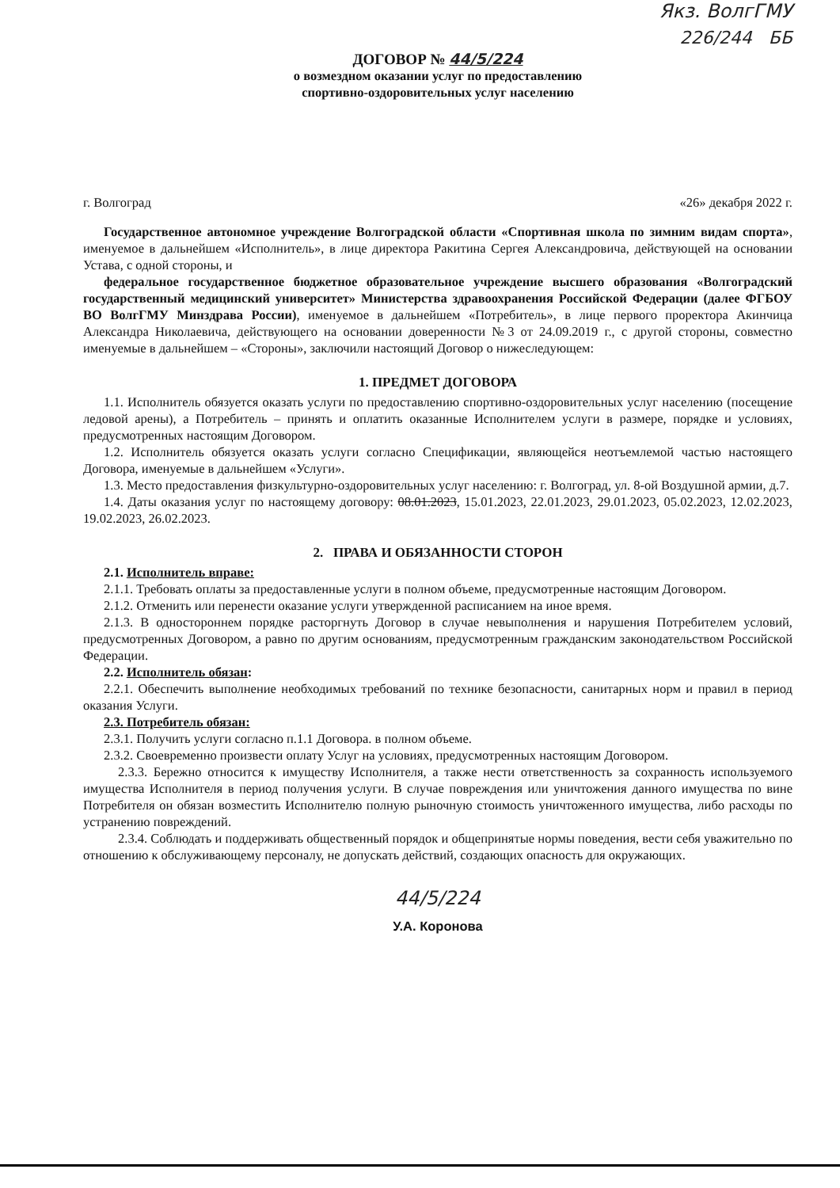Якз. ВолгГМУ
226/244 ББ
ДОГОВОР № 44/5/224
о возмездном оказании услуг по предоставлению
спортивно-оздоровительных услуг населению
г. Волгоград «26» декабря 2022 г.
Государственное автономное учреждение Волгоградской области «Спортивная школа по зимним видам спорта», именуемое в дальнейшем «Исполнитель», в лице директора Ракитина Сергея Александровича, действующей на основании Устава, с одной стороны, и
федеральное государственное бюджетное образовательное учреждение высшего образования «Волгоградский государственный медицинский университет» Министерства здравоохранения Российской Федерации (далее ФГБОУ ВО ВолгГМУ Минздрава России), именуемое в дальнейшем «Потребитель», в лице первого проректора Акинчица Александра Николаевича, действующего на основании доверенности №3 от 24.09.2019 г., с другой стороны, совместно именуемые в дальнейшем – «Стороны», заключили настоящий Договор о нижеследующем:
1. ПРЕДМЕТ ДОГОВОРА
1.1. Исполнитель обязуется оказать услуги по предоставлению спортивно-оздоровительных услуг населению (посещение ледовой арены), а Потребитель – принять и оплатить оказанные Исполнителем услуги в размере, порядке и условиях, предусмотренных настоящим Договором.
1.2. Исполнитель обязуется оказать услуги согласно Спецификации, являющейся неотъемлемой частью настоящего Договора, именуемые в дальнейшем «Услуги».
1.3. Место предоставления физкультурно-оздоровительных услуг населению: г. Волгоград, ул. 8-ой Воздушной армии, д.7.
1.4. Даты оказания услуг по настоящему договору: 08.01.2023, 15.01.2023, 22.01.2023, 29.01.2023, 05.02.2023, 12.02.2023, 19.02.2023, 26.02.2023.
2. ПРАВА И ОБЯЗАННОСТИ СТОРОН
2.1. Исполнитель вправе:
2.1.1. Требовать оплаты за предоставленные услуги в полном объеме, предусмотренные настоящим Договором.
2.1.2. Отменить или перенести оказание услуги утвержденной расписанием на иное время.
2.1.3. В одностороннем порядке расторгнуть Договор в случае невыполнения и нарушения Потребителем условий, предусмотренных Договором, а равно по другим основаниям, предусмотренным гражданским законодательством Российской Федерации.
2.2. Исполнитель обязан:
2.2.1. Обеспечить выполнение необходимых требований по технике безопасности, санитарных норм и правил в период оказания Услуги.
2.3. Потребитель обязан:
2.3.1. Получить услуги согласно п.1.1 Договора. в полном объеме.
2.3.2. Своевременно произвести оплату Услуг на условиях, предусмотренных настоящим Договором.
2.3.3. Бережно относится к имуществу Исполнителя, а также нести ответственность за сохранность используемого имущества Исполнителя в период получения услуги. В случае повреждения или уничтожения данного имущества по вине Потребителя он обязан возместить Исполнителю полную рыночную стоимость уничтоженного имущества, либо расходы по устранению повреждений.
2.3.4. Соблюдать и поддерживать общественный порядок и общепринятые нормы поведения, вести себя уважительно по отношению к обслуживающему персоналу, не допускать действий, создающих опасность для окружающих.
44/5/224
У.А. Коронова